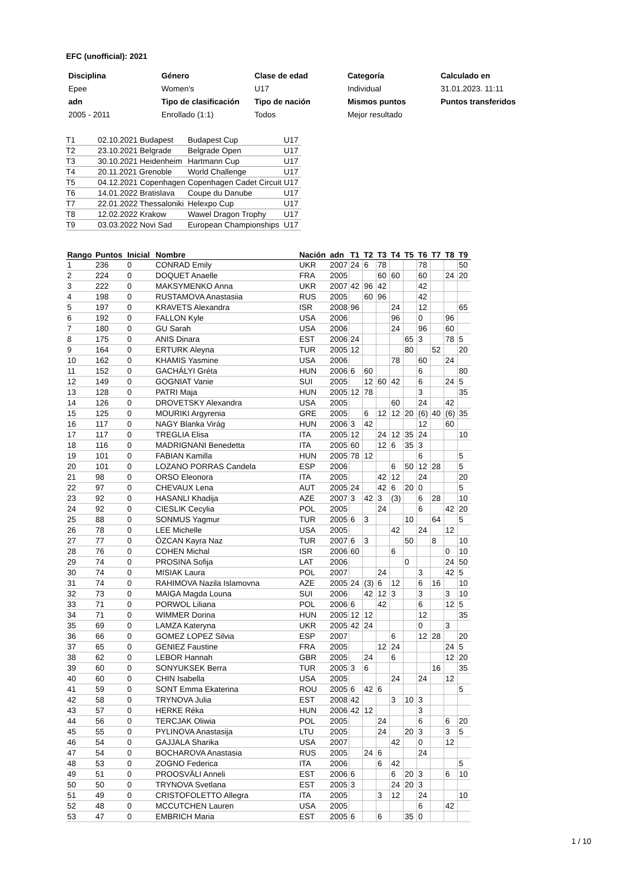EFC (unofficial): 2021
| Disciplina | Género | Clase de edad | Categoría | Calculado en |
| Epee | Women's | U17 | Individual | 31.01.2023. 11:11 |
| adn | Tipo de clasificación | Tipo de nación | Mismos puntos | Puntos transferidos |
| 2005 - 2011 | Enrollado (1:1) | Todos | Mejor resultado | |
| T1 | 02.10.2021 Budapest | Budapest Cup | U17 |
| T2 | 23.10.2021 Belgrade | Belgrade Open | U17 |
| T3 | 30.10.2021 Heidenheim | Hartmann Cup | U17 |
| T4 | 20.11.2021 Grenoble | World Challenge | U17 |
| T5 | 04.12.2021 Copenhagen | Copenhagen Cadet Circuit | U17 |
| T6 | 14.01.2022 Bratislava | Coupe du Danube | U17 |
| T7 | 22.01.2022 Thessaloniki | Helexpo Cup | U17 |
| T8 | 12.02.2022 Krakow | Wawel Dragon Trophy | U17 |
| T9 | 03.03.2022 Novi Sad | European Championships | U17 |
| Rango | Puntos | Inicial | Nombre | Nación | adn | T1 | T2 | T3 | T4 | T5 | T6 | T7 | T8 | T9 |
| --- | --- | --- | --- | --- | --- | --- | --- | --- | --- | --- | --- | --- | --- | --- |
| 1 | 236 | 0 | CONRAD Emily | UKR | 2007 | 24 | 6 | 78 | | | 78 | | | 50 |
| 2 | 224 | 0 | DOQUET Anaelle | FRA | 2005 | | | 60 | 60 | | 60 | | 24 | 20 |
| 3 | 222 | 0 | MAKSYMENKO Anna | UKR | 2007 | 42 | 96 | 42 | | | 42 | | | |
| 4 | 198 | 0 | RUSTAMOVA Anastasiia | RUS | 2005 | | 60 | 96 | | | 42 | | | |
| 5 | 197 | 0 | KRAVETS Alexandra | ISR | 2008 | 96 | | | 24 | | 12 | | | 65 |
| 6 | 192 | 0 | FALLON Kyle | USA | 2006 | | | | 96 | | 0 | | 96 | |
| 7 | 180 | 0 | GU Sarah | USA | 2006 | | | | 24 | | 96 | | 60 | |
| 8 | 175 | 0 | ANIS Dinara | EST | 2006 | 24 | | | | 65 | 3 | | 78 | 5 |
| 9 | 164 | 0 | ERTURK Aleyna | TUR | 2005 | 12 | | | | 80 | | 52 | | 20 |
| 10 | 162 | 0 | KHAMIS Yasmine | USA | 2006 | | | | 78 | | 60 | | 24 | |
| 11 | 152 | 0 | GACHÁLYI Gréta | HUN | 2006 | 6 | 60 | | | | 6 | | | 80 |
| 12 | 149 | 0 | GOGNIAT Vanie | SUI | 2005 | | 12 | 60 | 42 | | 6 | | 24 | 5 |
| 13 | 128 | 0 | PATRI Maja | HUN | 2005 | 12 | 78 | | | | 3 | | | 35 |
| 14 | 126 | 0 | DROVETSKY Alexandra | USA | 2005 | | | | 60 | | 24 | | 42 | |
| 15 | 125 | 0 | MOURIKI Argyrenia | GRE | 2005 | | 6 | 12 | 12 | 20 | (6) | 40 | (6) | 35 |
| 16 | 117 | 0 | NAGY Blanka Virág | HUN | 2006 | 3 | 42 | | | | 12 | | 60 | |
| 17 | 117 | 0 | TREGLIA Elisa | ITA | 2005 | 12 | | 24 | 12 | 35 | 24 | | | 10 |
| 18 | 116 | 0 | MADRIGNANI Benedetta | ITA | 2005 | 60 | | 12 | 6 | 35 | 3 | | | |
| 19 | 101 | 0 | FABIAN Kamilla | HUN | 2005 | 78 | 12 | | | | 6 | | | 5 |
| 20 | 101 | 0 | LOZANO PORRAS Candela | ESP | 2006 | | | | 6 | 50 | 12 | 28 | | 5 |
| 21 | 98 | 0 | ORSO Eleonora | ITA | 2005 | | | 42 | 12 | | 24 | | | 20 |
| 22 | 97 | 0 | CHEVAUX Lena | AUT | 2005 | 24 | | 42 | 6 | 20 | 0 | | | 5 |
| 23 | 92 | 0 | HASANLI Khadija | AZE | 2007 | 3 | 42 | 3 | (3) | | 6 | 28 | | 10 |
| 24 | 92 | 0 | CIESLIK Cecylia | POL | 2005 | | | 24 | | | 6 | | 42 | 20 |
| 25 | 88 | 0 | SONMUS Yagmur | TUR | 2005 | 6 | 3 | | | 10 | | 64 | | 5 |
| 26 | 78 | 0 | LEE Michelle | USA | 2005 | | | | 42 | | 24 | | 12 | |
| 27 | 77 | 0 | ÖZCAN Kayra Naz | TUR | 2007 | 6 | 3 | | | 50 | | 8 | | 10 |
| 28 | 76 | 0 | COHEN Michal | ISR | 2006 | 60 | | | 6 | | | | 0 | 10 |
| 29 | 74 | 0 | PROSINA Sofija | LAT | 2006 | | | | | 0 | | | 24 | 50 |
| 30 | 74 | 0 | MISIAK Laura | POL | 2007 | | | 24 | | | 3 | | 42 | 5 |
| 31 | 74 | 0 | RAHIMOVA Nazila Islamovna | AZE | 2005 | 24 | (3) | 6 | 12 | | 6 | 16 | | 10 |
| 32 | 73 | 0 | MAIGA Magda Louna | SUI | 2006 | | 42 | 12 | 3 | | 3 | | 3 | 10 |
| 33 | 71 | 0 | PORWOL Liliana | POL | 2006 | 6 | | 42 | | | 6 | | 12 | 5 |
| 34 | 71 | 0 | WIMMER Dorina | HUN | 2005 | 12 | 12 | | | | 12 | | | 35 |
| 35 | 69 | 0 | LAMZA Kateryna | UKR | 2005 | 42 | 24 | | | | 0 | | 3 | |
| 36 | 66 | 0 | GOMEZ LOPEZ Silvia | ESP | 2007 | | | | 6 | | 12 | 28 | | 20 |
| 37 | 65 | 0 | GENIEZ Faustine | FRA | 2005 | | | 12 | 24 | | | | 24 | 5 |
| 38 | 62 | 0 | LEBOR Hannah | GBR | 2005 | | 24 | | 6 | | | | 12 | 20 |
| 39 | 60 | 0 | SONYUKSEK Berra | TUR | 2005 | 3 | 6 | | | | | 16 | | 35 |
| 40 | 60 | 0 | CHIN Isabella | USA | 2005 | | | | 24 | | 24 | | 12 | |
| 41 | 59 | 0 | SONT Emma Ekaterina | ROU | 2005 | 6 | 42 | 6 | | | | | | 5 |
| 42 | 58 | 0 | TRYNOVA Julia | EST | 2008 | 42 | | | 3 | 10 | 3 | | | |
| 43 | 57 | 0 | HERKE Réka | HUN | 2006 | 42 | 12 | | | | 3 | | | |
| 44 | 56 | 0 | TERCJAK Oliwia | POL | 2005 | | | 24 | | | 6 | | 6 | 20 |
| 45 | 55 | 0 | PYLINOVA Anastasija | LTU | 2005 | | | 24 | | 20 | 3 | | 3 | 5 |
| 46 | 54 | 0 | GAJJALA Sharika | USA | 2007 | | | | 42 | | 0 | | 12 | |
| 47 | 54 | 0 | BOCHAROVA Anastasia | RUS | 2005 | | 24 | 6 | | | 24 | | | |
| 48 | 53 | 0 | ZOGNO Federica | ITA | 2006 | | | 6 | 42 | | | | | 5 |
| 49 | 51 | 0 | PROOSVÄLI Anneli | EST | 2006 | 6 | | | 6 | 20 | 3 | | 6 | 10 |
| 50 | 50 | 0 | TRYNOVA Svetlana | EST | 2005 | 3 | | | 24 | 20 | 3 | | | |
| 51 | 49 | 0 | CRISTOFOLETTO Allegra | ITA | 2005 | | | 3 | 12 | | 24 | | | 10 |
| 52 | 48 | 0 | MCCUTCHEN Lauren | USA | 2005 | | | | | | 6 | | 42 | |
| 53 | 47 | 0 | EMBRICH Maria | EST | 2005 | 6 | | 6 | | 35 | 0 | | | |
1 / 10